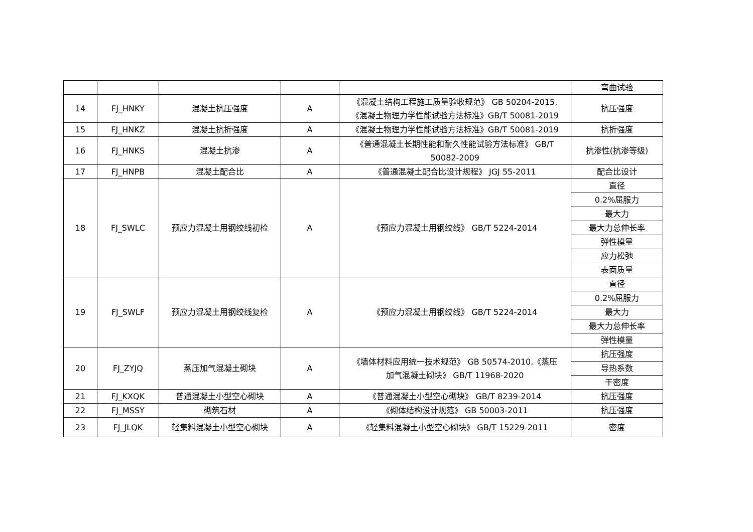| | | | | | 弯曲试验 |
| 14 | FJ_HNKY | 混凝土抗压强度 | A | 《混凝土结构工程施工质量验收规范》 GB 50204-2015, 《混凝土物理力学性能试验方法标准》GB/T 50081-2019 | 抗压强度 |
| 15 | FJ_HNKZ | 混凝土抗折强度 | A | 《混凝土物理力学性能试验方法标准》GB/T 50081-2019 | 抗折强度 |
| 16 | FJ_HNKS | 混凝土抗渗 | A | 《普通混凝土长期性能和耐久性能试验方法标准》 GB/T 50082-2009 | 抗渗性(抗渗等级) |
| 17 | FJ_HNPB | 混凝土配合比 | A | 《普通混凝土配合比设计规程》 JGJ 55-2011 | 配合比设计 |
| 18 | FJ_SWLC | 预应力混凝土用钢绞线初检 | A | 《预应力混凝土用钢绞线》 GB/T 5224-2014 | 直径 |
| | | | | | 0.2%屈服力 |
| | | | | | 最大力 |
| | | | | | 最大力总伸长率 |
| | | | | | 弹性模量 |
| | | | | | 应力松弛 |
| | | | | | 表面质量 |
| 19 | FJ_SWLF | 预应力混凝土用钢绞线复检 | A | 《预应力混凝土用钢绞线》 GB/T 5224-2014 | 直径 |
| | | | | | 0.2%屈服力 |
| | | | | | 最大力 |
| | | | | | 最大力总伸长率 |
| | | | | | 弹性模量 |
| 20 | FJ_ZYJQ | 蒸压加气混凝土砌块 | A | 《墙体材料应用统一技术规范》 GB 50574-2010,《蒸压 加气混凝土砌块》 GB/T 11968-2020 | 抗压强度 |
| | | | | | 导热系数 |
| | | | | | 干密度 |
| 21 | FJ_KXQK | 普通混凝土小型空心砌块 | A | 《普通混凝土小型空心砌块》 GB/T 8239-2014 | 抗压强度 |
| 22 | FJ_MSSY | 砌筑石材 | A | 《砌体结构设计规范》 GB 50003-2011 | 抗压强度 |
| 23 | FJ_JLQK | 轻集料混凝土小型空心砌块 | A | 《轻集料混凝土小型空心砌块》 GB/T 15229-2011 | 密度 |